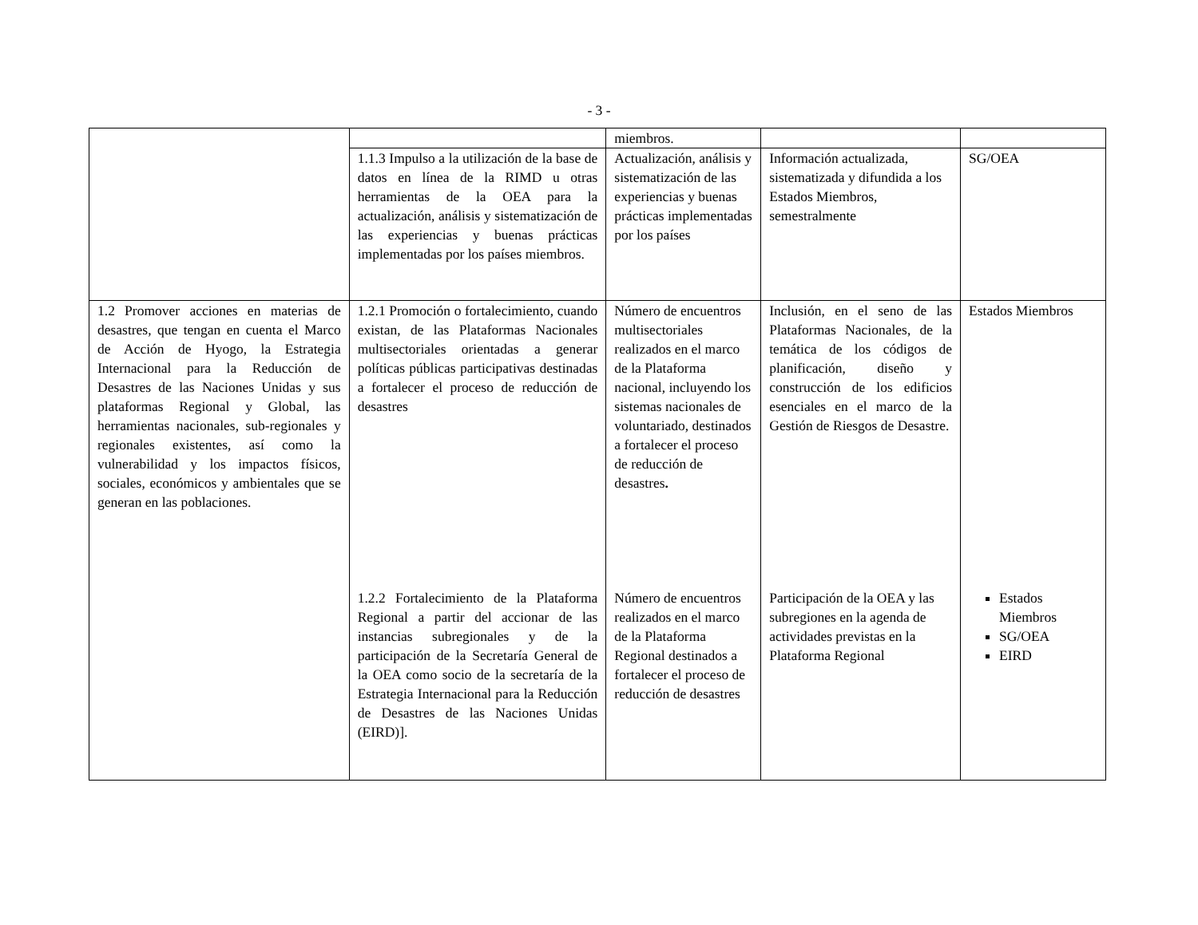- 3 -
| | | miembros. | | |
| | 1.1.3 Impulso a la utilización de la base de datos en línea de la RIMD u otras herramientas de la OEA para la actualización, análisis y sistematización de las experiencias y buenas prácticas implementadas por los países miembros. | Actualización, análisis y sistematización de las experiencias y buenas prácticas implementadas por los países | Información actualizada, sistematizada y difundida a los Estados Miembros, semestralmente | SG/OEA |
| 1.2 Promover acciones en materias de desastres, que tengan en cuenta el Marco de Acción de Hyogo, la Estrategia Internacional para la Reducción de Desastres de las Naciones Unidas y sus plataformas Regional y Global, las herramientas nacionales, sub-regionales y regionales existentes, así como la vulnerabilidad y los impactos físicos, sociales, económicos y ambientales que se generan en las poblaciones. | 1.2.1 Promoción o fortalecimiento, cuando existan, de las Plataformas Nacionales multisectoriales orientadas a generar políticas públicas participativas destinadas a fortalecer el proceso de reducción de desastres | Número de encuentros multisectoriales realizados en el marco de la Plataforma nacional, incluyendo los sistemas nacionales de voluntariado, destinados a fortalecer el proceso de reducción de desastres . | Inclusión, en el seno de las Plataformas Nacionales, de la temática de los códigos de planificación, diseño y construcción de los edificios esenciales en el marco de la Gestión de Riesgos de Desastre. | Estados Miembros |
| | 1.2.2 Fortalecimiento de la Plataforma Regional a partir del accionar de las instancias subregionales y de la participación de la Secretaría General de la OEA como socio de la secretaría de la Estrategia Internacional para la Reducción de Desastres de las Naciones Unidas (EIRD)]. | Número de encuentros realizados en el marco de la Plataforma Regional destinados a fortalecer el proceso de reducción de desastres | Participación de la OEA y las subregiones en la agenda de actividades previstas en la Plataforma Regional | Estados Miembros SG/OEA EIRD |